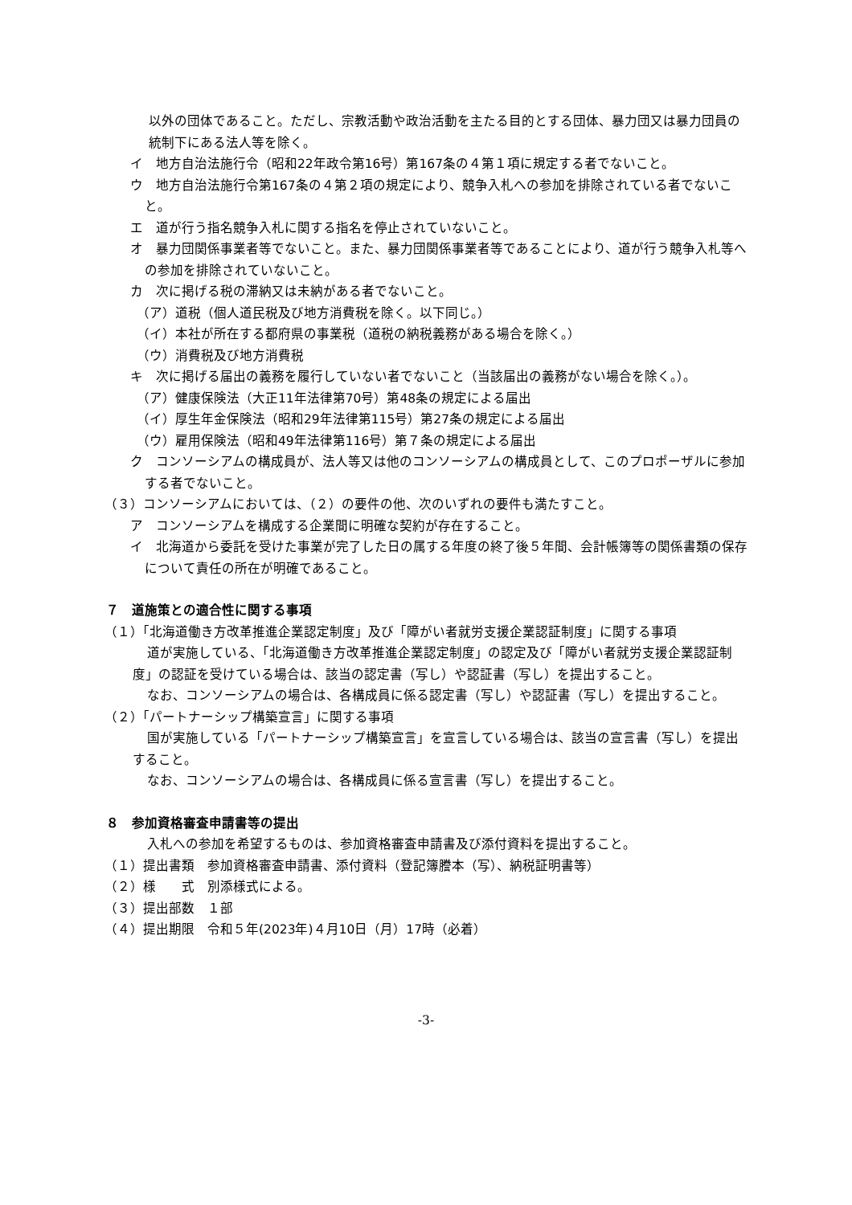以外の団体であること。ただし、宗教活動や政治活動を主たる目的とする団体、暴力団又は暴力団員の統制下にある法人等を除く。
イ　地方自治法施行令（昭和22年政令第16号）第167条の４第１項に規定する者でないこと。
ウ　地方自治法施行令第167条の４第２項の規定により、競争入札への参加を排除されている者でないこと。
エ　道が行う指名競争入札に関する指名を停止されていないこと。
オ　暴力団関係事業者等でないこと。また、暴力団関係事業者等であることにより、道が行う競争入札等への参加を排除されていないこと。
カ　次に掲げる税の滞納又は未納がある者でないこと。
（ア）道税（個人道民税及び地方消費税を除く。以下同じ。）
（イ）本社が所在する都府県の事業税（道税の納税義務がある場合を除く。）
（ウ）消費税及び地方消費税
キ　次に掲げる届出の義務を履行していない者でないこと（当該届出の義務がない場合を除く。）。
（ア）健康保険法（大正11年法律第70号）第48条の規定による届出
（イ）厚生年金保険法（昭和29年法律第115号）第27条の規定による届出
（ウ）雇用保険法（昭和49年法律第116号）第７条の規定による届出
ク　コンソーシアムの構成員が、法人等又は他のコンソーシアムの構成員として、このプロポーザルに参加する者でないこと。
（３）コンソーシアムにおいては、（２）の要件の他、次のいずれの要件も満たすこと。
ア　コンソーシアムを構成する企業間に明確な契約が存在すること。
イ　北海道から委託を受けた事業が完了した日の属する年度の終了後５年間、会計帳簿等の関係書類の保存について責任の所在が明確であること。
７　道施策との適合性に関する事項
（１）「北海道働き方改革推進企業認定制度」及び「障がい者就労支援企業認証制度」に関する事項
道が実施している、「北海道働き方改革推進企業認定制度」の認定及び「障がい者就労支援企業認証制度」の認証を受けている場合は、該当の認定書（写し）や認証書（写し）を提出すること。
なお、コンソーシアムの場合は、各構成員に係る認定書（写し）や認証書（写し）を提出すること。
（２）「パートナーシップ構築宣言」に関する事項
国が実施している「パートナーシップ構築宣言」を宣言している場合は、該当の宣言書（写し）を提出すること。
なお、コンソーシアムの場合は、各構成員に係る宣言書（写し）を提出すること。
８　参加資格審査申請書等の提出
入札への参加を希望するものは、参加資格審査申請書及び添付資料を提出すること。
（１）提出書類　参加資格審査申請書、添付資料（登記簿謄本（写）、納税証明書等）
（２）様　　式　別添様式による。
（３）提出部数　１部
（４）提出期限　令和５年(2023年)４月10日（月）17時（必着）
-3-